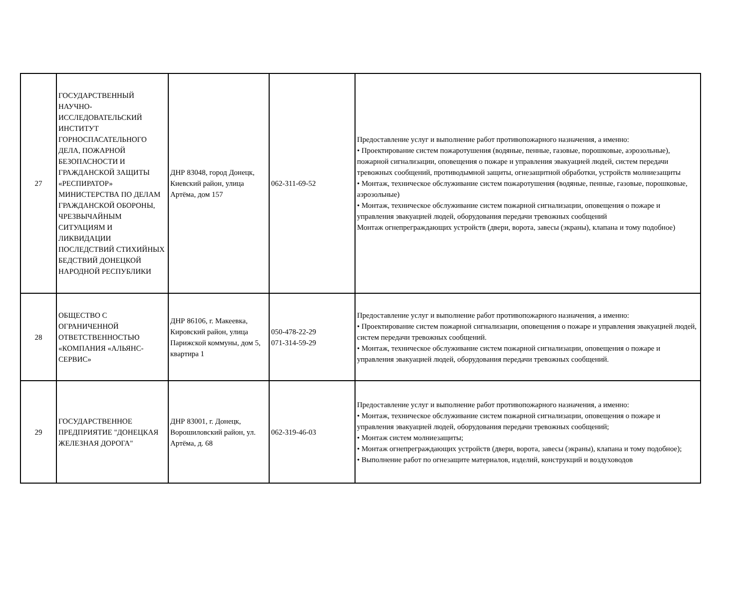| 27 | ГОСУДАРСТВЕННЫЙ НАУЧНО-ИССЛЕДОВАТЕЛЬСКИЙ ИНСТИТУТ ГОРНОСПАСАТЕЛЬНОГО ДЕЛА, ПОЖАРНОЙ БЕЗОПАСНОСТИ И ГРАЖДАНСКОЙ ЗАЩИТЫ «РЕСПИРАТОР» МИНИСТЕРСТВА ПО ДЕЛАМ ГРАЖДАНСКОЙ ОБОРОНЫ, ЧРЕЗВЫЧАЙНЫМ СИТУАЦИЯМ И ЛИКВИДАЦИИ ПОСЛЕДСТВИЙ СТИХИЙНЫХ БЕДСТВИЙ ДОНЕЦКОЙ НАРОДНОЙ РЕСПУБЛИКИ | ДНР 83048, город Донецк, Киевский район, улица Артёма, дом 157 | 062-311-69-52 | Предоставление услуг и выполнение работ противопожарного назначения, а именно: • Проектирование систем пожаротушения (водяные, пенные, газовые, порошковые, аэрозольные), пожарной сигнализации, оповещения о пожаре и управления эвакуацией людей, систем передачи тревожных сообщений, противодымной защиты, огнезащитной обработки, устройств молниезащиты • Монтаж, техническое обслуживание систем пожаротушения (водяные, пенные, газовые, порошковые, аэрозольные) • Монтаж, техническое обслуживание систем пожарной сигнализации, оповещения о пожаре и управления эвакуацией людей, оборудования передачи тревожных сообщений Монтаж огнепреграждающих устройств (двери, ворота, завесы (экраны), клапана и тому подобное) |
| 28 | ОБЩЕСТВО С ОГРАНИЧЕННОЙ ОТВЕТСТВЕННОСТЬЮ «КОМПАНИЯ «АЛЬЯНС-СЕРВИС» | ДНР 86106, г. Макеевка, Кировский район, улица Парижской коммуны, дом 5, квартира 1 | 050-478-22-29 071-314-59-29 | Предоставление услуг и выполнение работ противопожарного назначения, а именно: • Проектирование систем пожарной сигнализации, оповещения о пожаре и управления эвакуацией людей, систем передачи тревожных сообщений. • Монтаж, техническое обслуживание систем пожарной сигнализации, оповещения о пожаре и управления эвакуацией людей, оборудования передачи тревожных сообщений. |
| 29 | ГОСУДАРСТВЕННОЕ ПРЕДПРИЯТИЕ "ДОНЕЦКАЯ ЖЕЛЕЗНАЯ ДОРОГА" | ДНР 83001, г. Донецк, Ворошиловский район, ул. Артёма, д. 68 | 062-319-46-03 | Предоставление услуг и выполнение работ противопожарного назначения, а именно: • Монтаж, техническое обслуживание систем пожарной сигнализации, оповещения о пожаре и управления эвакуацией людей, оборудования передачи тревожных сообщений; • Монтаж систем молниезащиты; • Монтаж огнепреграждающих устройств (двери, ворота, завесы (экраны), клапана и тому подобное); • Выполнение работ по огнезащите материалов, изделий, конструкций и воздуховодов |